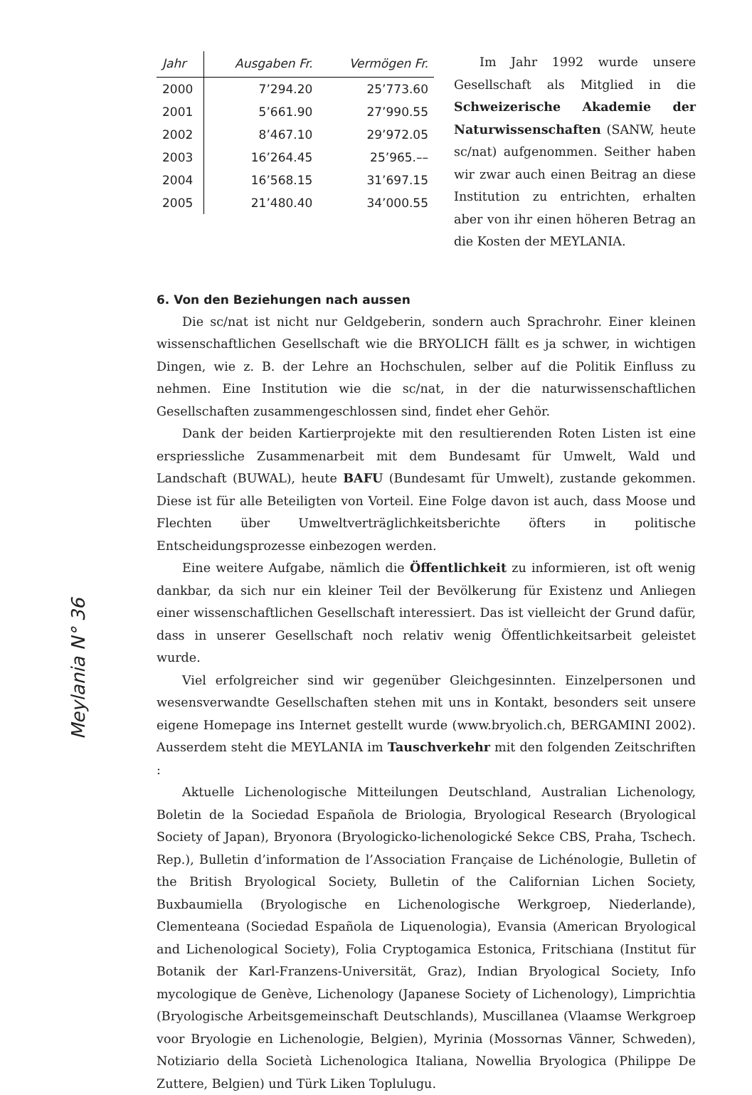Meylania N° 36
| Jahr | Ausgaben Fr. | Vermögen Fr. |
| --- | --- | --- |
| 2000 | 7’294.20 | 25’773.60 |
| 2001 | 5’661.90 | 27’990.55 |
| 2002 | 8’467.10 | 29’972.05 |
| 2003 | 16’264.45 | 25’965.–– |
| 2004 | 16’568.15 | 31’697.15 |
| 2005 | 21’480.40 | 34’000.55 |
Im Jahr 1992 wurde unsere Gesellschaft als Mitglied in die Schweizerische Akademie der Naturwissenschaften (SANW, heute sc/nat) aufgenommen. Seither haben wir zwar auch einen Beitrag an diese Institution zu entrichten, erhalten aber von ihr einen höheren Betrag an die Kosten der MEYLANIA.
6. Von den Beziehungen nach aussen
Die sc/nat ist nicht nur Geldgeberin, sondern auch Sprachrohr. Einer kleinen wissenschaftlichen Gesellschaft wie die BRYOLICH fällt es ja schwer, in wichtigen Dingen, wie z. B. der Lehre an Hochschulen, selber auf die Politik Einfluss zu nehmen. Eine Institution wie die sc/nat, in der die naturwissenschaftlichen Gesellschaften zusammengeschlossen sind, findet eher Gehör.
Dank der beiden Kartierprojekte mit den resultierenden Roten Listen ist eine erspriessliche Zusammenarbeit mit dem Bundesamt für Umwelt, Wald und Landschaft (BUWAL), heute BAFU (Bundesamt für Umwelt), zustande gekommen. Diese ist für alle Beteiligten von Vorteil. Eine Folge davon ist auch, dass Moose und Flechten über Umweltverträglichkeitsberichte öfters in politische Entscheidungsprozesse einbezogen werden.
Eine weitere Aufgabe, nämlich die Öffentlichkeit zu informieren, ist oft wenig dankbar, da sich nur ein kleiner Teil der Bevölkerung für Existenz und Anliegen einer wissenschaftlichen Gesellschaft interessiert. Das ist vielleicht der Grund dafür, dass in unserer Gesellschaft noch relativ wenig Öffentlichkeitsarbeit geleistet wurde.
Viel erfolgreicher sind wir gegenüber Gleichgesinnten. Einzelpersonen und wesensverwandte Gesellschaften stehen mit uns in Kontakt, besonders seit unsere eigene Homepage ins Internet gestellt wurde (www.bryolich.ch, BERGAMINI 2002). Ausserdem steht die MEYLANIA im Tauschverkehr mit den folgenden Zeitschriften :
Aktuelle Lichenologische Mitteilungen Deutschland, Australian Lichenology, Boletin de la Sociedad Española de Briologia, Bryological Research (Bryological Society of Japan), Bryonora (Bryologicko-lichenologické Sekce CBS, Praha, Tschech. Rep.), Bulletin d’information de l’Association Française de Lichénologie, Bulletin of the British Bryological Society, Bulletin of the Californian Lichen Society, Buxbaumiella (Bryologische en Lichenologische Werkgroep, Niederlande), Clementeana (Sociedad Española de Liquenologia), Evansia (American Bryological and Lichenological Society), Folia Cryptogamica Estonica, Fritschiana (Institut für Botanik der Karl-Franzens-Universität, Graz), Indian Bryological Society, Info mycologique de Genève, Lichenology (Japanese Society of Lichenology), Limprichtia (Bryologische Arbeitsgemeinschaft Deutschlands), Muscillanea (Vlaamse Werkgroep voor Bryologie en Lichenologie, Belgien), Myrinia (Mossornas Vänner, Schweden), Notiziario della Società Lichenologica Italiana, Nowellia Bryologica (Philippe De Zuttere, Belgien) und Türk Liken Toplulugu.